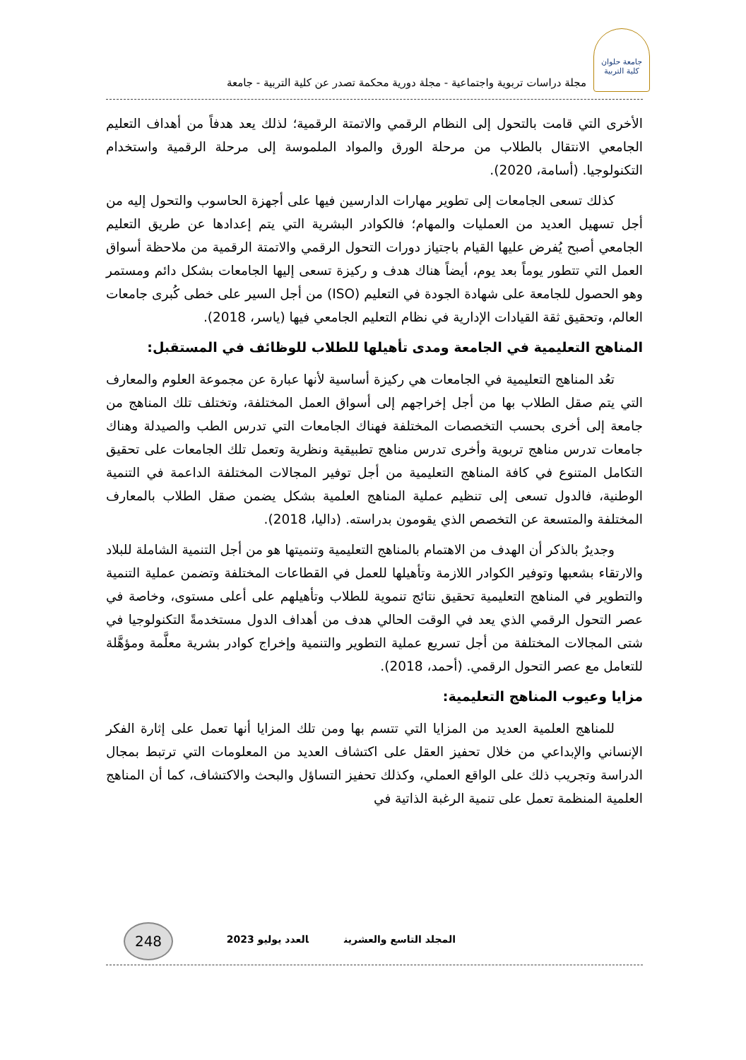جامعة حلوان
كلية التربية
مجلة دراسات تربوية واجتماعية - مجلة دورية محكمة تصدر عن كلية التربية - جامعة
الأخرى التي قامت بالتحول إلى النظام الرقمي والاتمتة الرقمية؛ لذلك يعد هدفاً من أهداف التعليم الجامعي الانتقال بالطلاب من مرحلة الورق والمواد الملموسة إلى مرحلة الرقمية واستخدام التكنولوجيا. (أسامة، 2020).
كذلك تسعى الجامعات إلى تطوير مهارات الدارسين فيها على أجهزة الحاسوب والتحول إليه من أجل تسهيل العديد من العمليات والمهام؛ فالكوادر البشرية التي يتم إعدادها عن طريق التعليم الجامعي أصبح يُفرض عليها القيام باجتياز دورات التحول الرقمي والاتمتة الرقمية من ملاحظة أسواق العمل التي تتطور يوماً بعد يوم، أيضاً هناك هدف و ركيزة تسعى إليها الجامعات بشكل دائم ومستمر وهو الحصول للجامعة على شهادة الجودة في التعليم (ISO) من أجل السير على خطى كُبرى جامعات العالم، وتحقيق ثقة القيادات الإدارية في نظام التعليم الجامعي فيها (ياسر، 2018).
المناهج التعليمية في الجامعة ومدى تأهيلها للطلاب للوظائف في المستقبل:
تعُد المناهج التعليمية في الجامعات هي ركيزة أساسية لأنها عبارة عن مجموعة العلوم والمعارف التي يتم صقل الطلاب بها من أجل إخراجهم إلى أسواق العمل المختلفة، وتختلف تلك المناهج من جامعة إلى أخرى بحسب التخصصات المختلفة فهناك الجامعات التي تدرس الطب والصيدلة وهناك جامعات تدرس مناهج تربوية وأخرى تدرس مناهج تطبيقية ونظرية وتعمل تلك الجامعات على تحقيق التكامل المتنوع في كافة المناهج التعليمية من أجل توفير المجالات المختلفة الداعمة في التنمية الوطنية، فالدول تسعى إلى تنظيم عملية المناهج العلمية بشكل يضمن صقل الطلاب بالمعارف المختلفة والمتسعة عن التخصص الذي يقومون بدراسته. (داليا، 2018).
وجديرٌ بالذكر أن الهدف من الاهتمام بالمناهج التعليمية وتنميتها هو من أجل التنمية الشاملة للبلاد والارتقاء بشعبها وتوفير الكوادر اللازمة وتأهيلها للعمل في القطاعات المختلفة وتضمن عملية التنمية والتطوير في المناهج التعليمية تحقيق نتائج تنموية للطلاب وتأهيلهم على أعلى مستوى، وخاصة في عصر التحول الرقمي الذي يعد في الوقت الحالي هدف من أهداف الدول مستخدمةً التكنولوجيا في شتى المجالات المختلفة من أجل تسريع عملية التطوير والتنمية وإخراج كوادر بشرية معلَّمة ومؤهَّلة للتعامل مع عصر التحول الرقمي. (أحمد، 2018).
مزايا وعيوب المناهج التعليمية:
للمناهج العلمية العديد من المزايا التي تتسم بها ومن تلك المزايا أنها تعمل على إثارة الفكر الإنساني والإبداعي من خلال تحفيز العقل على اكتشاف العديد من المعلومات التي ترتبط بمجال الدراسة وتجريب ذلك على الواقع العملي، وكذلك تحفيز التساؤل والبحث والاكتشاف، كما أن المناهج العلمية المنظمة تعمل على تنمية الرغبة الذاتية في
248
المجلد التاسع والعشرين العدد يوليو 2023